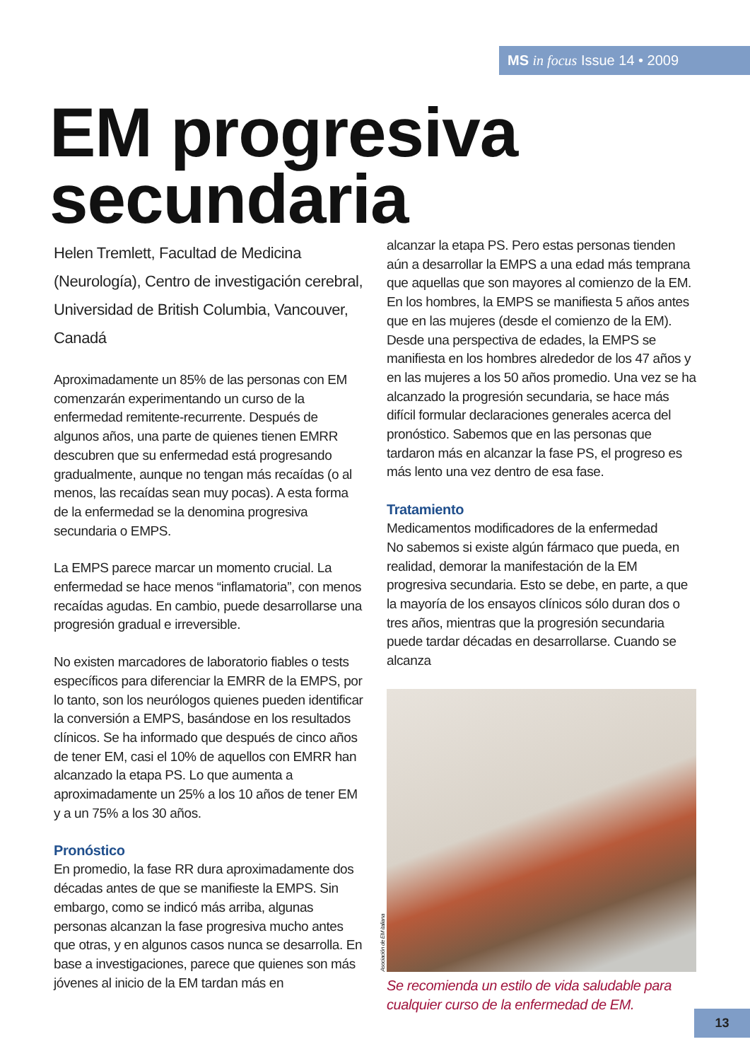MS in focus Issue 14 • 2009
EM progresiva
secundaria
Helen Tremlett, Facultad de Medicina (Neurología), Centro de investigación cerebral, Universidad de British Columbia, Vancouver, Canadá
Aproximadamente un 85% de las personas con EM comenzarán experimentando un curso de la enfermedad remitente-recurrente. Después de algunos años, una parte de quienes tienen EMRR descubren que su enfermedad está progresando gradualmente, aunque no tengan más recaídas (o al menos, las recaídas sean muy pocas). A esta forma de la enfermedad se la denomina progresiva secundaria o EMPS.
La EMPS parece marcar un momento crucial. La enfermedad se hace menos “inflamatoria”, con menos recaídas agudas. En cambio, puede desarrollarse una progresión gradual e irreversible.
No existen marcadores de laboratorio fiables o tests específicos para diferenciar la EMRR de la EMPS, por lo tanto, son los neurólogos quienes pueden identificar la conversión a EMPS, basándose en los resultados clínicos. Se ha informado que después de cinco años de tener EM, casi el 10% de aquellos con EMRR han alcanzado la etapa PS. Lo que aumenta a aproximadamente un 25% a los 10 años de tener EM y a un 75% a los 30 años.
Pronóstico
En promedio, la fase RR dura aproximadamente dos décadas antes de que se manifieste la EMPS. Sin embargo, como se indicó más arriba, algunas personas alcanzan la fase progresiva mucho antes que otras, y en algunos casos nunca se desarrolla. En base a investigaciones, parece que quienes son más jóvenes al inicio de la EM tardan más en
alcanzar la etapa PS. Pero estas personas tienden aún a desarrollar la EMPS a una edad más temprana que aquellas que son mayores al comienzo de la EM. En los hombres, la EMPS se manifiesta 5 años antes que en las mujeres (desde el comienzo de la EM). Desde una perspectiva de edades, la EMPS se manifiesta en los hombres alrededor de los 47 años y en las mujeres a los 50 años promedio. Una vez se ha alcanzado la progresión secundaria, se hace más difícil formular declaraciones generales acerca del pronóstico. Sabemos que en las personas que tardaron más en alcanzar la fase PS, el progreso es más lento una vez dentro de esa fase.
Tratamiento
Medicamentos modificadores de la enfermedad
No sabemos si existe algún fármaco que pueda, en realidad, demorar la manifestación de la EM progresiva secundaria. Esto se debe, en parte, a que la mayoría de los ensayos clínicos sólo duran dos o tres años, mientras que la progresión secundaria puede tardar décadas en desarrollarse. Cuando se alcanza
Asociación de EM italiana
Se recomienda un estilo de vida saludable para cualquier curso de la enfermedad de EM.
13